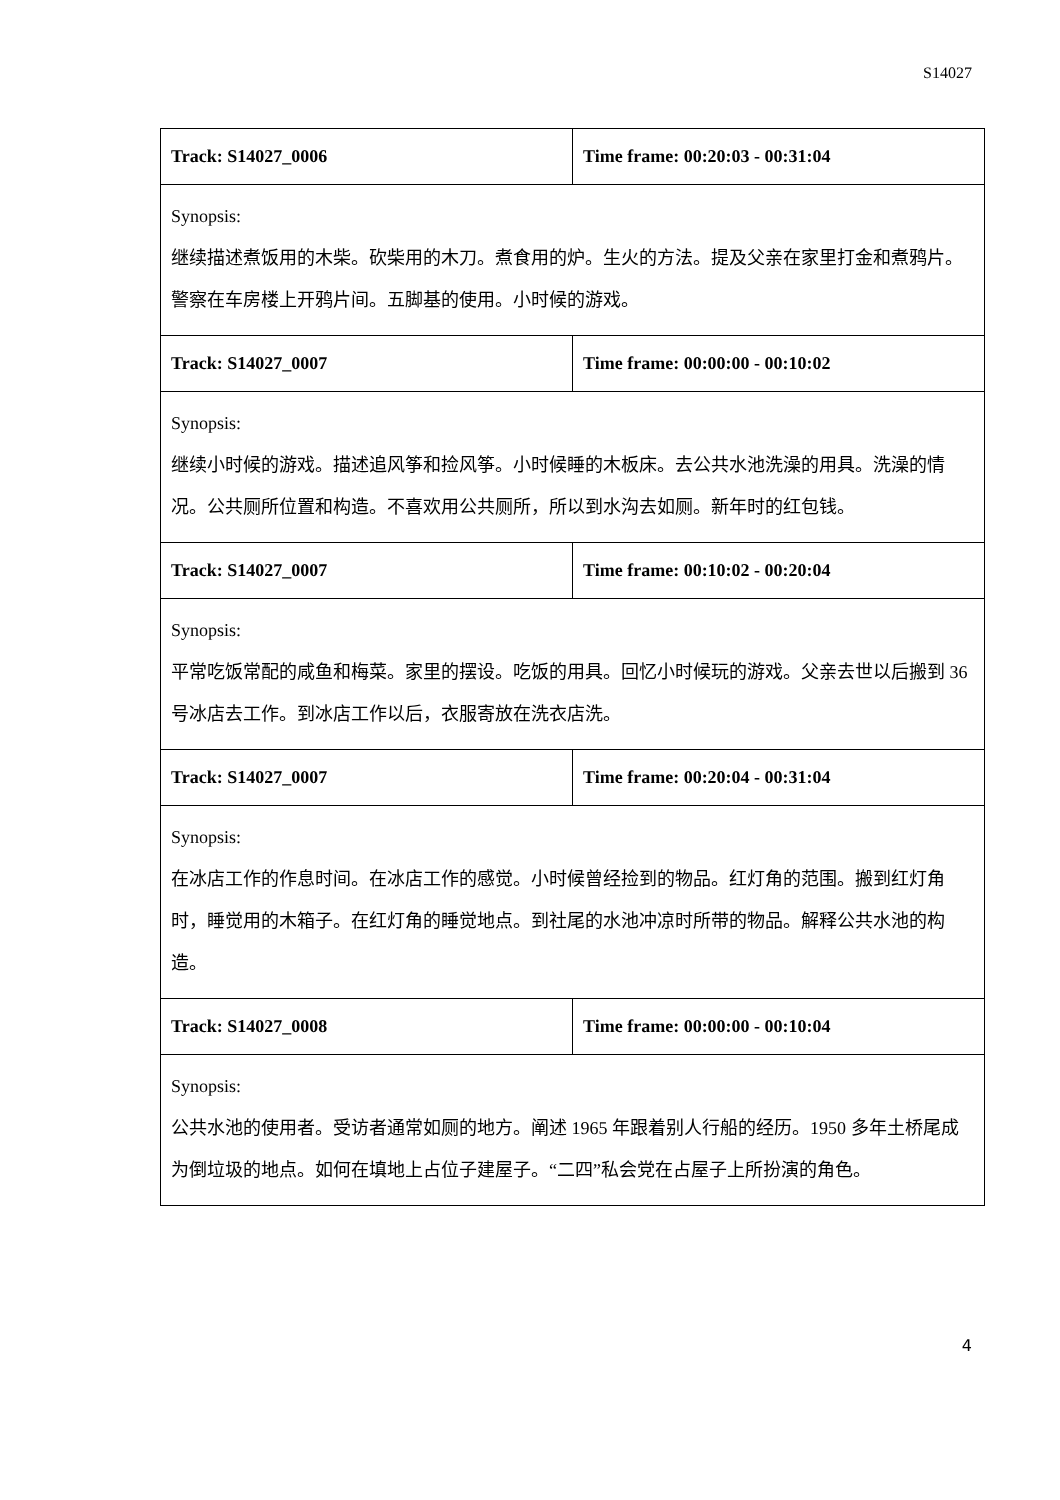S14027
| Track: S14027_0006 | Time frame: 00:20:03 - 00:31:04 |
| Synopsis: 继续描述煮饭用的木柴。砍柴用的木刀。煮食用的炉。生火的方法。提及父亲在家里打金和煮鸦片。警察在车房楼上开鸦片间。五脚基的使用。小时候的游戏。 | |
| Track: S14027_0007 | Time frame: 00:00:00 - 00:10:02 |
| Synopsis: 继续小时候的游戏。描述追风筝和捡风筝。小时候睡的木板床。去公共水池洗澡的用具。洗澡的情况。公共厕所位置和构造。不喜欢用公共厕所，所以到水沟去如厕。新年时的红包钱。 | |
| Track: S14027_0007 | Time frame: 00:10:02 - 00:20:04 |
| Synopsis: 平常吃饭常配的咸鱼和梅菜。家里的摆设。吃饭的用具。回忆小时候玩的游戏。父亲去世以后搬到 36 号冰店去工作。到冰店工作以后，衣服寄放在洗衣店洗。 | |
| Track: S14027_0007 | Time frame: 00:20:04 - 00:31:04 |
| Synopsis: 在冰店工作的作息时间。在冰店工作的感觉。小时候曾经捡到的物品。红灯角的范围。搬到红灯角时，睡觉用的木箱子。在红灯角的睡觉地点。到社尾的水池冲凉时所带的物品。解释公共水池的构造。 | |
| Track: S14027_0008 | Time frame: 00:00:00 - 00:10:04 |
| Synopsis: 公共水池的使用者。受访者通常如厕的地方。阐述 1965 年跟着别人行船的经历。1950 多年土桥尾成为倒垃圾的地点。如何在填地上占位子建屋子。“二四”私会党在占屋子上所扮演的角色。 | |
4